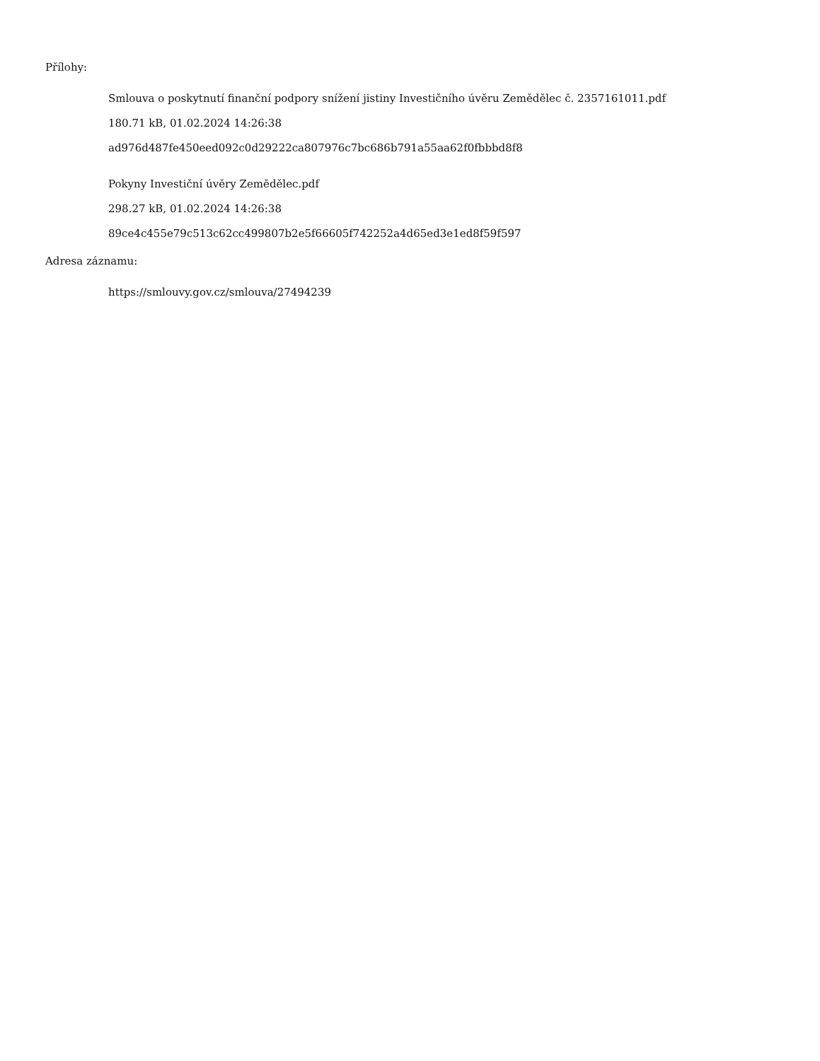Přílohy:
Smlouva o poskytnutí finanční podpory snížení jistiny Investičního úvěru Zemědělec č. 2357161011.pdf
180.71 kB, 01.02.2024 14:26:38
ad976d487fe450eed092c0d29222ca807976c7bc686b791a55aa62f0fbbbd8f8
Pokyny Investiční úvěry Zemědělec.pdf
298.27 kB, 01.02.2024 14:26:38
89ce4c455e79c513c62cc499807b2e5f66605f742252a4d65ed3e1ed8f59f597
Adresa záznamu:
https://smlouvy.gov.cz/smlouva/27494239